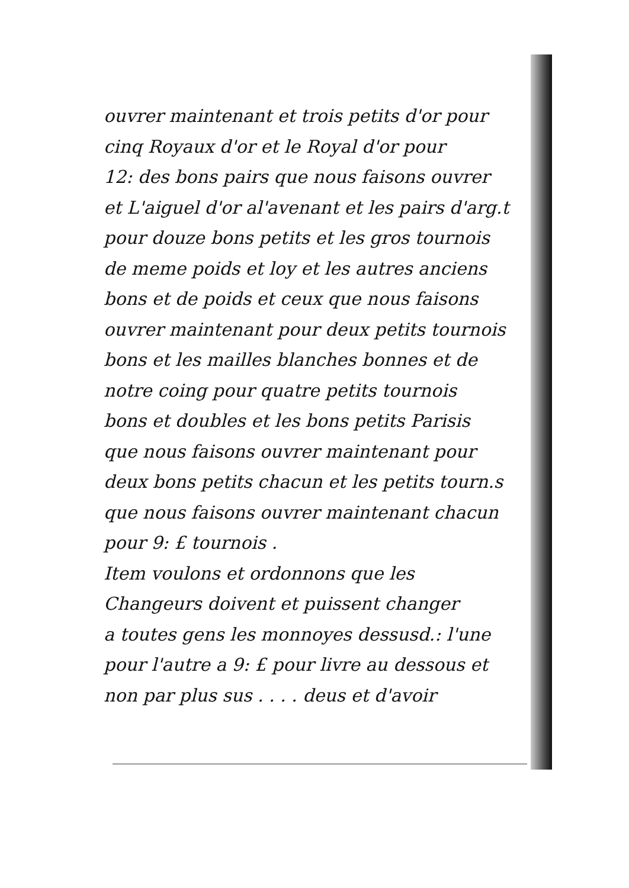ouvrer maintenant et trois petits d'or pour
cinq Royaux d'or et le Royal d'or pour
12: des bons pairs que nous faisons ouvrer
et L'aiguel d'or al'avenant et les pairs d'arg.t
pour douze bons petits et les gros tournois
de meme poids et loy et les autres anciens
bons et de poids et ceux que nous faisons
ouvrer maintenant pour deux petits tournois
bons et les mailles blanches bonnes et de
notre coing pour quatre petits tournois
bons et doubles et les bons petits Parisis
que nous faisons ouvrer maintenant pour
deux bons petits chacun et les petits tourn.s
que nous faisons ouvrer maintenant chacun
pour 9: £ tournois .
Item voulons et ordonnons que les
Changeurs doivent et puissent changer
a toutes gens les monnoyes dessusd.: l'une
pour l'autre a 9: £ pour livre au dessous et
non par plus sus . . . . deus et d'avoir